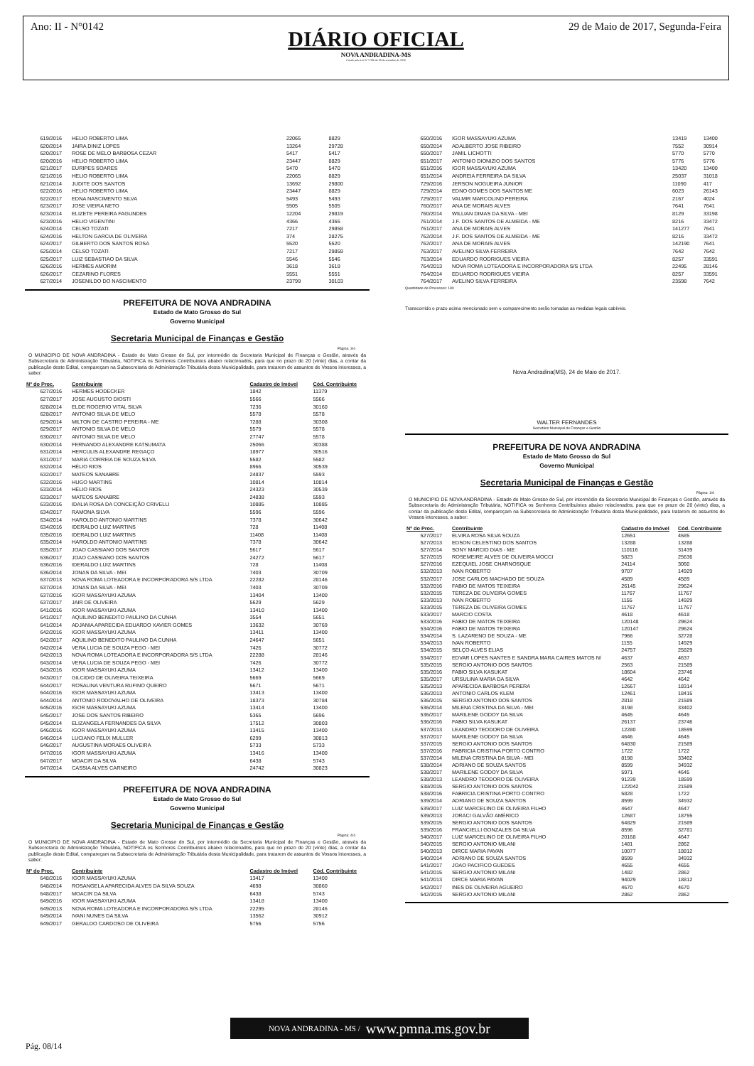Ano: II - N°0142 29 de Maio de 2017, Segunda-Feira
DIÁRIO OFICIAL
NOVA ANDRADINA-MS
Criado pela Lei Nº 1.336 de 09 de setembro de 2016
| 619/2016 | HELIO ROBERTO LIMA | 22065 | 8829 |
| 620/2014 | JAIRA DINIZ LOPES | 13264 | 29728 |
| 620/2017 | ROSE DE MELO BARBOSA CEZAR | 5417 | 5417 |
| 620/2016 | HELIO ROBERTO LIMA | 23447 | 8829 |
| 621/2017 | EURIPES SOARES | 5470 | 5470 |
| 621/2016 | HELIO ROBERTO LIMA | 22065 | 8829 |
| 621/2014 | JUDITE DOS SANTOS | 13692 | 29800 |
| 622/2016 | HELIO ROBERTO LIMA | 23447 | 8829 |
| 622/2017 | EDNA NASCIMENTO SILVA | 5493 | 5493 |
| 623/2017 | JOSE VIEIRA NETO | 5505 | 5505 |
| 623/2014 | ELIZETE PEREIRA FAGUNDES | 12204 | 29819 |
| 623/2016 | HELIO VIGENTINI | 4366 | 4366 |
| 624/2014 | CELSO TOZATI | 7217 | 29858 |
| 624/2016 | HELTON GARCIA DE OLIVEIRA | 374 | 28275 |
| 624/2017 | GILBERTO DOS SANTOS ROSA | 5520 | 5520 |
| 625/2014 | CELSO TOZATI | 7217 | 29858 |
| 625/2017 | LUIZ SEBASTIAO DA SILVA | 5546 | 5546 |
| 626/2016 | HERMES AMORIM | 3618 | 3618 |
| 626/2017 | CEZARINO FLORES | 5551 | 5551 |
| 627/2014 | JOSENILDO DO NASCIMENTO | 23799 | 30103 |
PREFEITURA DE NOVA ANDRADINA
Estado de Mato Grosso do Sul
Governo Municipal
Secretaria Municipal de Finanças e Gestão
Página: 3/4
O MUNICIPIO DE NOVA ANDRADINA - Estado de Mato Grosso do Sul, por intermédio da Secretaria Municipal de Finanças e Gestão, através da Subsecretaria de Administração Tributária, NOTIFICA os Senhores Contribuintes abaixo relacionados, para que no prazo de 20 (vinte) dias, a contar da publicação deste Edital, compareçam na Subsecretaria de Administração Tributária desta Municipalidade, para tratarem de assuntos de Vossos interesses, a saber:
| Nº do Proc. | Contribuinte | Cadastro do Imóvel | Cód. Contribuinte |
| --- | --- | --- | --- |
| 627/2016 | HERMES HODECKER | 1842 | 11379 |
| 627/2017 | JOSE AUGUSTO DIOSTI | 5566 | 5566 |
| 628/2014 | ELDE ROGERIO VITAL SILVA | 7236 | 30160 |
| 628/2017 | ANTONIO SILVA DE MELO | 5578 | 5578 |
| 629/2014 | MILTON DE CASTRO PEREIRA - ME | 7288 | 30308 |
| 629/2017 | ANTONIO SILVA DE MELO | 5579 | 5578 |
| 630/2017 | ANTONIO SILVA DE MELO | 27747 | 5578 |
| 630/2014 | FERNANDO ALEXANDRE KATSUMATA | 25066 | 30388 |
| 631/2014 | HERCULIS ALEXANDRE REGAÇO | 18977 | 30516 |
| 631/2017 | MARIA CORREIA DE SOUZA SILVA | 5582 | 5582 |
| 632/2014 | HÉLIO RIOS | 8966 | 30539 |
| 632/2017 | MATEOS SANABRE | 24837 | 5593 |
| 632/2016 | HUGO MARTINS | 10814 | 10814 |
| 633/2014 | HÉLIO RIOS | 24323 | 30539 |
| 633/2017 | MATEOS SANABRE | 24838 | 5593 |
| 633/2016 | IDALIA ROSA DA CONCEIÇÃO CRIVELLI | 10885 | 10885 |
| 634/2017 | RAMONA SILVA | 5596 | 5596 |
| 634/2014 | HAROLDO ANTONIO MARTINS | 7378 | 30642 |
| 634/2016 | IDERALDO LUIZ MARTINS | 728 | 11408 |
| 635/2016 | IDERALDO LUIZ MARTINS | 11408 | 11408 |
| 635/2014 | HAROLDO ANTONIO MARTINS | 7378 | 30642 |
| 635/2017 | JOAO CASSIANO DOS SANTOS | 5617 | 5617 |
| 636/2017 | JOAO CASSIANO DOS SANTOS | 24272 | 5617 |
| 636/2016 | IDERALDO LUIZ MARTINS | 728 | 11408 |
| 636/2014 | JONAS DA SILVA - MEI | 7403 | 30709 |
| 637/2013 | NOVA ROMA LOTEADORA E INCORPORADORA S/S LTDA | 22282 | 28146 |
| 637/2014 | JONAS DA SILVA - MEI | 7403 | 30709 |
| 637/2016 | IGOR MASSAYUKI AZUMA | 13404 | 13400 |
| 637/2017 | JAIR DE OLIVEIRA | 5629 | 5629 |
| 641/2016 | IGOR MASSAYUKI AZUMA | 13410 | 13400 |
| 641/2017 | AQUILINO BENEDITO PAULINO DA CUNHA | 3554 | 5651 |
| 641/2014 | ADJANIA APARECIDA EDUARDO XAVIER GOMES | 13632 | 30769 |
| 642/2016 | IGOR MASSAYUKI AZUMA | 13411 | 13400 |
| 642/2017 | AQUILINO BENEDITO PAULINO DA CUNHA | 24647 | 5651 |
| 642/2014 | VERA LUCIA DE SOUZA PEGO - MEI | 7426 | 30772 |
| 642/2013 | NOVA ROMA LOTEADORA E INCORPORADORA S/S LTDA | 22288 | 28146 |
| 643/2014 | VERA LUCIA DE SOUZA PEGO - MEI | 7426 | 30772 |
| 643/2016 | IGOR MASSAYUKI AZUMA | 13412 | 13400 |
| 643/2017 | GILCIDIO DE OLIVEIRA TEIXEIRA | 5669 | 5669 |
| 644/2017 | ROSALINA VENTURA RUFINO QUEIRO | 5671 | 5671 |
| 644/2016 | IGOR MASSAYUKI AZUMA | 13413 | 13400 |
| 644/2014 | ANTONIO RODOVALHO DE OLIVEIRA | 18373 | 30784 |
| 645/2016 | IGOR MASSAYUKI AZUMA | 13414 | 13400 |
| 645/2017 | JOSE DOS SANTOS RIBEIRO | 5365 | 5696 |
| 645/2014 | ELIZANGELA FERNANDES DA SILVA | 17512 | 30803 |
| 646/2016 | IGOR MASSAYUKI AZUMA | 13415 | 13400 |
| 646/2014 | LUCIANO FELIX MULLER | 6299 | 30813 |
| 646/2017 | AUGUSTINA MORAES OLIVEIRA | 5733 | 5733 |
| 647/2016 | IGOR MASSAYUKI AZUMA | 13416 | 13400 |
| 647/2017 | MOACIR DA SILVA | 6438 | 5743 |
| 647/2014 | CASSIA ALVES CARNEIRO | 24742 | 30823 |
PREFEITURA DE NOVA ANDRADINA
Estado de Mato Grosso do Sul
Governo Municipal
Secretaria Municipal de Finanças e Gestão
Página: 4/4
O MUNICIPIO DE NOVA ANDRADINA - Estado de Mato Grosso do Sul, por intermédio da Secretaria Municipal de Finanças e Gestão, através da Subsecretaria de Administração Tributária, NOTIFICA os Senhores Contribuintes abaixo relacionados, para que no prazo de 20 (vinte) dias, a contar da publicação deste Edital, compareçam na Subsecretaria de Administração Tributária desta Municipalidade, para tratarem de assuntos de Vossos interesses, a saber:
| Nº do Proc. | Contribuinte | Cadastro do Imóvel | Cód. Contribuinte |
| --- | --- | --- | --- |
| 648/2016 | IGOR MASSAYUKI AZUMA | 13417 | 13400 |
| 648/2014 | ROSANGELA APARECIDA ALVES DA SILVA SOUZA | 4698 | 30860 |
| 648/2017 | MOACIR DA SILVA | 6438 | 5743 |
| 649/2016 | IGOR MASSAYUKI AZUMA | 13418 | 13400 |
| 649/2013 | NOVA ROMA LOTEADORA E INCORPORADORA S/S LTDA | 22295 | 28146 |
| 649/2014 | IVANI NUNES DA SILVA | 13562 | 30912 |
| 649/2017 | GERALDO CARDOSO DE OLIVEIRA | 5756 | 5756 |
| 650/2016 | IGOR MASSAYUKI AZUMA | 13419 | 13400 |
| 650/2014 | ADALBERTO JOSE RIBEIRO | 7552 | 30914 |
| 650/2017 | JAMIL LICHOTTI | 5770 | 5770 |
| 651/2017 | ANTONIO DIONIZIO DOS SANTOS | 5776 | 5776 |
| 651/2016 | IGOR MASSAYUKI AZUMA | 13420 | 13400 |
| 651/2014 | ANDREIA FERREIRA DA SILVA | 25037 | 31018 |
| 729/2016 | JERSON NOGUEIRA JUNIOR | 11090 | 417 |
| 729/2014 | EDNO GOMES DOS SANTOS ME | 6023 | 26143 |
| 729/2017 | VALMIR MARCOLINO PEREIRA | 2167 | 4024 |
| 760/2017 | ANA DE MORAIS ALVES | 7641 | 7641 |
| 760/2014 | WILLIAN DIMAS DA SILVA - MEI | 8129 | 33198 |
| 761/2014 | J.F. DOS SANTOS DE ALMEIDA - ME | 8216 | 33472 |
| 761/2017 | ANA DE MORAIS ALVES | 141277 | 7641 |
| 762/2014 | J.F. DOS SANTOS DE ALMEIDA - ME | 8216 | 33472 |
| 762/2017 | ANA DE MORAIS ALVES | 142190 | 7641 |
| 763/2017 | AVELINO SILVA FERREIRA | 7642 | 7642 |
| 763/2014 | EDUARDO RODRIGUES VIEIRA | 8257 | 33591 |
| 764/2013 | NOVA ROMA LOTEADORA E INCORPORADORA S/S LTDA | 22495 | 28146 |
| 764/2014 | EDUARDO RODRIGUES VIEIRA | 8257 | 33591 |
| 764/2017 | AVELINO SILVA FERREIRA | 23598 | 7642 |
Quantidade de Processos: 180
Transcorrido o prazo acima mencionado sem o comparecimento serão tomadas as medidas legais cabíveis.
Nova Andradina(MS), 24 de Maio de 2017.
WALTER FERNANDES
Secretário Municipal de Finanças e Gestão
PREFEITURA DE NOVA ANDRADINA
Estado de Mato Grosso do Sul
Governo Municipal
Secretaria Municipal de Finanças e Gestão
Página: 1/6
O MUNICIPIO DE NOVA ANDRADINA - Estado de Mato Grosso do Sul, por intermédio da Secretaria Municipal de Finanças e Gestão, através da Subsecretaria de Administração Tributária, NOTIFICA os Senhores Contribuintes abaixo relacionados, para que no prazo de 20 (vinte) dias, a contar da publicação deste Edital, compareçam na Subsecretaria de Administração Tributária desta Municipalidade, para tratarem de assuntos de Vossos interesses, a saber:
| Nº do Proc. | Contribuinte | Cadastro do Imóvel | Cód. Contribuinte |
| --- | --- | --- | --- |
| 527/2017 | ELVIRA ROSA SILVA SOUZA | 12651 | 4585 |
| 527/2013 | EDSON CELESTINO DOS SANTOS | 13288 | 13288 |
| 527/2014 | SONY MARCIO DIAS - ME | 110116 | 31439 |
| 527/2015 | ROSEMEIRE ALVES DE OLIVEIRA MOCCI | 5823 | 25636 |
| 527/2016 | EZEQUIEL JOSE CHARNOSQUE | 24114 | 3060 |
| 532/2013 | IVAN ROBERTO | 9707 | 14929 |
| 532/2017 | JOSE CARLOS MACHADO DE SOUZA | 4589 | 4589 |
| 532/2016 | FABIO DE MATOS TEIXEIRA | 26145 | 29624 |
| 532/2015 | TEREZA DE OLIVEIRA GOMES | 11767 | 11767 |
| 533/2013 | IVAN ROBERTO | 1155 | 14929 |
| 533/2015 | TEREZA DE OLIVEIRA GOMES | 11767 | 11767 |
| 533/2017 | MARCIO COSTA | 4618 | 4618 |
| 533/2016 | FABIO DE MATOS TEIXEIRA | 120148 | 29624 |
| 534/2016 | FABIO DE MATOS TEIXEIRA | 120147 | 29624 |
| 534/2014 | S. LAZARENO DE SOUZA - ME | 7966 | 32728 |
| 534/2013 | IVAN ROBERTO | 1155 | 14929 |
| 534/2015 | SELÇO ALVES ELIAS | 24757 | 25829 |
| 534/2017 | EDVAR LOPES NANTES E SANDRA MARA CAIRES MATOS N/ | 4637 | 4637 |
| 535/2015 | SERGIO ANTONIO DOS SANTOS | 2563 | 21589 |
| 535/2016 | FABIO SILVA KASUKAT | 18604 | 23746 |
| 535/2017 | URSULINA MARIA DA SILVA | 4642 | 4642 |
| 535/2013 | APARECIDA BARBOSA PERERA | 12667 | 18314 |
| 536/2013 | ANTONIO CARLOS KLEM | 12461 | 18415 |
| 536/2015 | SERGIO ANTONIO DOS SANTOS | 2818 | 21589 |
| 536/2014 | MILENA CRISTINA DA SILVA - MEI | 8198 | 33402 |
| 536/2017 | MARILENE GODOY DA SILVA | 4645 | 4645 |
| 536/2016 | FABIO SILVA KASUKAT | 26137 | 23746 |
| 537/2013 | LEANDRO TEODORO DE OLIVEIRA | 12280 | 18599 |
| 537/2017 | MARILENE GODOY DA SILVA | 4646 | 4645 |
| 537/2015 | SERGIO ANTONIO DOS SANTOS | 64830 | 21589 |
| 537/2016 | FABRICIA CRISTINA PORTO CONTRO | 1722 | 1722 |
| 537/2014 | MILENA CRISTINA DA SILVA - MEI | 8198 | 33402 |
| 538/2014 | ADRIANO DE SOUZA SANTOS | 8599 | 34932 |
| 538/2017 | MARILENE GODOY DA SILVA | 5971 | 4645 |
| 538/2013 | LEANDRO TEODORO DE OLIVEIRA | 91239 | 18599 |
| 538/2015 | SERGIO ANTONIO DOS SANTOS | 122042 | 21589 |
| 538/2016 | FABRICIA CRISTINA PORTO CONTRO | 5828 | 1722 |
| 539/2014 | ADRIANO DE SOUZA SANTOS | 8599 | 34932 |
| 539/2017 | LUIZ MARCELINO DE OLIVEIRA FILHO | 4647 | 4647 |
| 539/2013 | JORACI GALVÃO AMÉRICO | 12687 | 18755 |
| 539/2015 | SERGIO ANTONIO DOS SANTOS | 64829 | 21589 |
| 539/2016 | FRANCIELLI GONZALES DA SILVA | 8596 | 32781 |
| 540/2017 | LUIZ MARCELINO DE OLIVEIRA FILHO | 20168 | 4647 |
| 540/2015 | SERGIO ANTONIO MILANI | 1481 | 2862 |
| 540/2013 | DIRCE MARIA PAVAN | 10077 | 18812 |
| 540/2014 | ADRIANO DE SOUZA SANTOS | 8599 | 34932 |
| 541/2017 | JOAO PACIFICO GUEDES | 4655 | 4655 |
| 541/2015 | SERGIO ANTONIO MILANI | 1482 | 2862 |
| 541/2013 | DIRCE MARIA PAVAN | 94029 | 18812 |
| 542/2017 | INES DE OLIVEIRA AGUEIRO | 4670 | 4670 |
| 542/2015 | SERGIO ANTONIO MILANI | 2862 | 2862 |
NOVA ANDRADINA - MS / www.pmna.ms.gov.br
Pág. 08/14